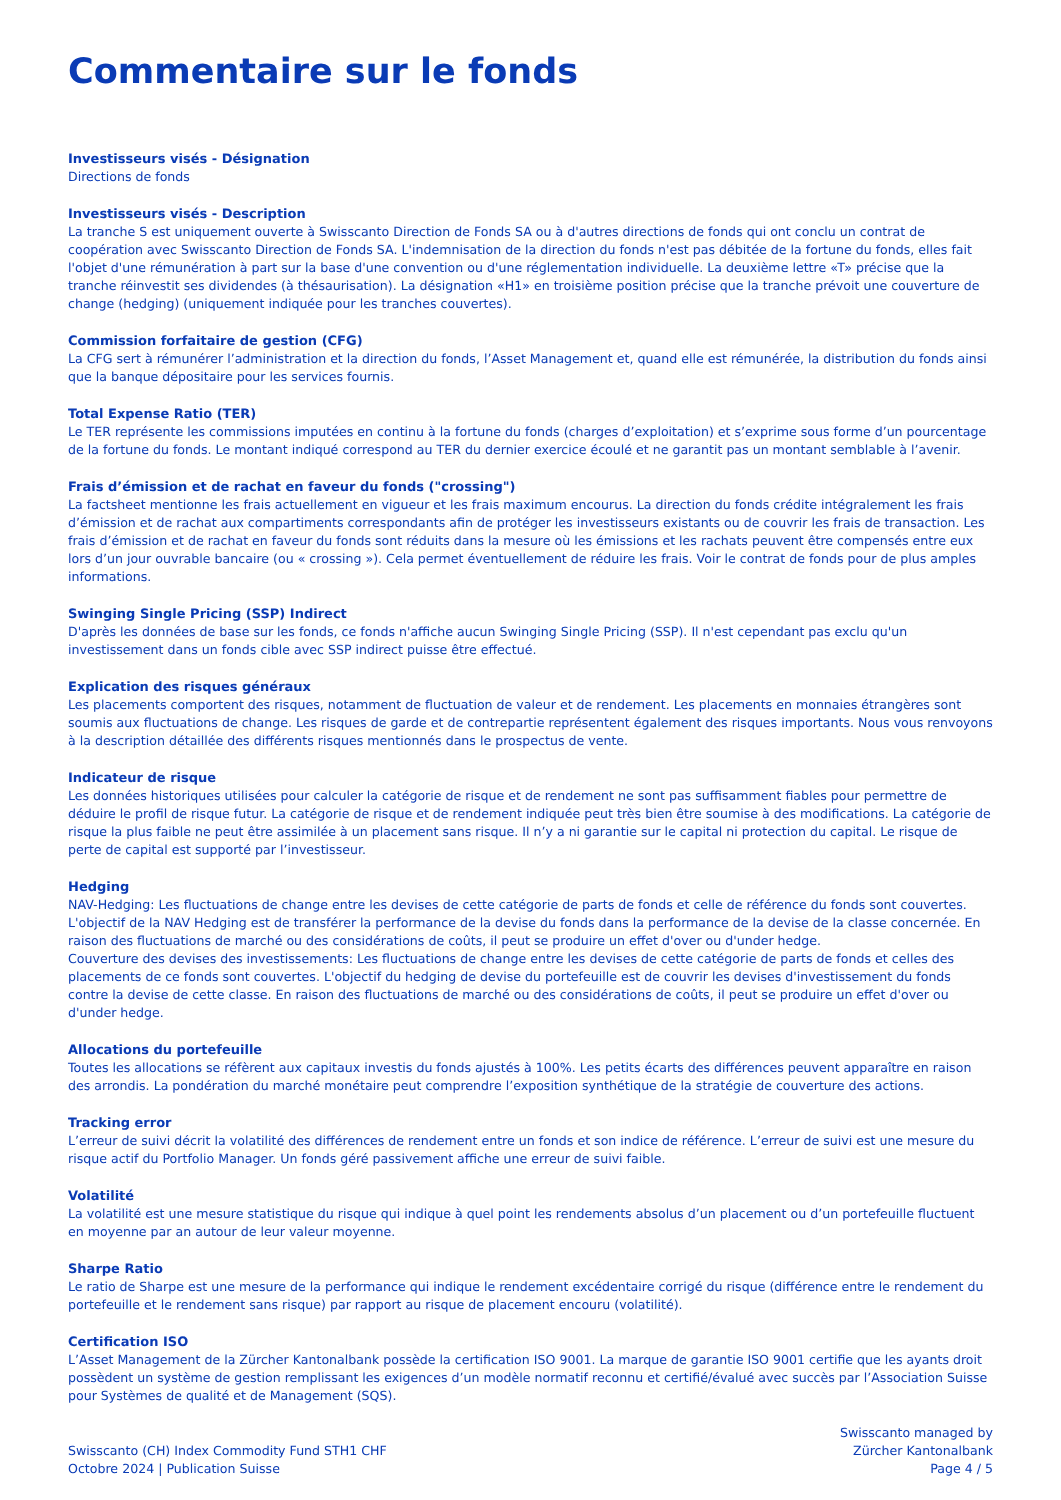Commentaire sur le fonds
Investisseurs visés - Désignation
Directions de fonds
Investisseurs visés - Description
La tranche S est uniquement ouverte à Swisscanto Direction de Fonds SA ou à d'autres directions de fonds qui ont conclu un contrat de coopération avec Swisscanto Direction de Fonds SA. L'indemnisation de la direction du fonds n'est pas débitée de la fortune du fonds, elles fait l'objet d'une rémunération à part sur la base d'une convention ou d'une réglementation individuelle. La deuxième lettre «T» précise que la tranche réinvestit ses dividendes (à thésaurisation). La désignation «H1» en troisième position précise que la tranche prévoit une couverture de change (hedging) (uniquement indiquée pour les tranches couvertes).
Commission forfaitaire de gestion (CFG)
La CFG sert à rémunérer l’administration et la direction du fonds, l’Asset Management et, quand elle est rémunérée, la distribution du fonds ainsi que la banque dépositaire pour les services fournis.
Total Expense Ratio (TER)
Le TER représente les commissions imputées en continu à la fortune du fonds (charges d’exploitation) et s’exprime sous forme d’un pourcentage de la fortune du fonds. Le montant indiqué correspond au TER du dernier exercice écoulé et ne garantit pas un montant semblable à l’avenir.
Frais d’émission et de rachat en faveur du fonds ("crossing")
La factsheet mentionne les frais actuellement en vigueur et les frais maximum encourus. La direction du fonds crédite intégralement les frais d’émission et de rachat aux compartiments correspondants afin de protéger les investisseurs existants ou de couvrir les frais de transaction. Les frais d’émission et de rachat en faveur du fonds sont réduits dans la mesure où les émissions et les rachats peuvent être compensés entre eux lors d’un jour ouvrable bancaire (ou « crossing »). Cela permet éventuellement de réduire les frais. Voir le contrat de fonds pour de plus amples informations.
Swinging Single Pricing (SSP) Indirect
D'après les données de base sur les fonds, ce fonds n'affiche aucun Swinging Single Pricing (SSP). Il n'est cependant pas exclu qu'un investissement dans un fonds cible avec SSP indirect puisse être effectué.
Explication des risques généraux
Les placements comportent des risques, notamment de fluctuation de valeur et de rendement. Les placements en monnaies étrangères sont soumis aux fluctuations de change. Les risques de garde et de contrepartie représentent également des risques importants. Nous vous renvoyons à la description détaillée des différents risques mentionnés dans le prospectus de vente.
Indicateur de risque
Les données historiques utilisées pour calculer la catégorie de risque et de rendement ne sont pas suffisamment fiables pour permettre de déduire le profil de risque futur. La catégorie de risque et de rendement indiquée peut très bien être soumise à des modifications. La catégorie de risque la plus faible ne peut être assimilée à un placement sans risque. Il n’y a ni garantie sur le capital ni protection du capital. Le risque de perte de capital est supporté par l’investisseur.
Hedging
NAV-Hedging: Les fluctuations de change entre les devises de cette catégorie de parts de fonds et celle de référence du fonds sont couvertes. L'objectif de la NAV Hedging est de transférer la performance de la devise du fonds dans la performance de la devise de la classe concernée. En raison des fluctuations de marché ou des considérations de coûts, il peut se produire un effet d'over ou d'under hedge.
Couverture des devises des investissements: Les fluctuations de change entre les devises de cette catégorie de parts de fonds et celles des placements de ce fonds sont couvertes. L'objectif du hedging de devise du portefeuille est de couvrir les devises d'investissement du fonds contre la devise de cette classe. En raison des fluctuations de marché ou des considérations de coûts, il peut se produire un effet d'over ou d'under hedge.
Allocations du portefeuille
Toutes les allocations se réfèrent aux capitaux investis du fonds ajustés à 100%. Les petits écarts des différences peuvent apparaître en raison des arrondis. La pondération du marché monétaire peut comprendre l’exposition synthétique de la stratégie de couverture des actions.
Tracking error
L’erreur de suivi décrit la volatilité des différences de rendement entre un fonds et son indice de référence. L’erreur de suivi est une mesure du risque actif du Portfolio Manager. Un fonds géré passivement affiche une erreur de suivi faible.
Volatilité
La volatilité est une mesure statistique du risque qui indique à quel point les rendements absolus d’un placement ou d’un portefeuille fluctuent en moyenne par an autour de leur valeur moyenne.
Sharpe Ratio
Le ratio de Sharpe est une mesure de la performance qui indique le rendement excédentaire corrigé du risque (différence entre le rendement du portefeuille et le rendement sans risque) par rapport au risque de placement encouru (volatilité).
Certification ISO
L’Asset Management de la Zürcher Kantonalbank possède la certification ISO 9001. La marque de garantie ISO 9001 certifie que les ayants droit possèdent un système de gestion remplissant les exigences d’un modèle normatif reconnu et certifié/évalué avec succès par l’Association Suisse pour Systèmes de qualité et de Management (SQS).
Swisscanto (CH) Index Commodity Fund STH1 CHF
Octobre 2024 | Publication Suisse
Swisscanto managed by
Zürcher Kantonalbank
Page 4 / 5